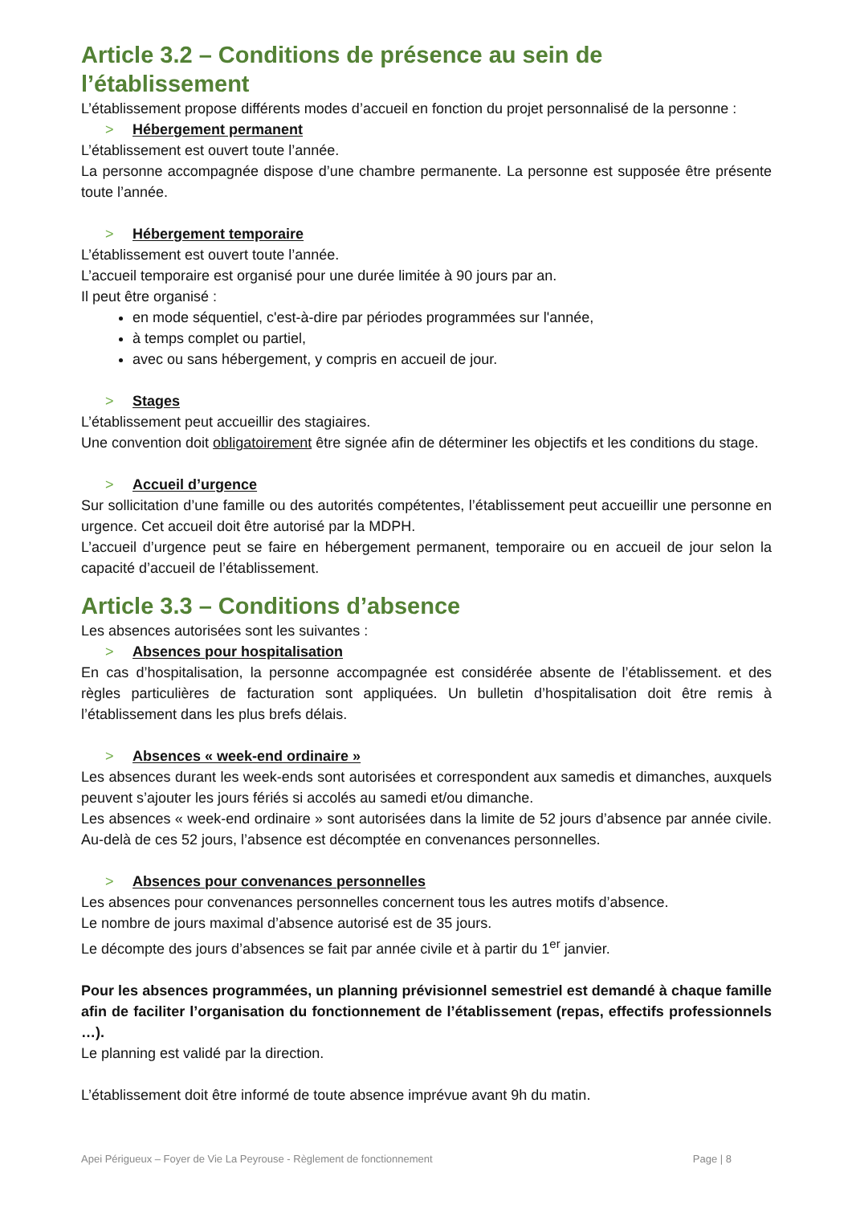Article 3.2 – Conditions de présence au sein de l’établissement
L’établissement propose différents modes d’accueil en fonction du projet personnalisé de la personne :
> Hébergement permanent
L’établissement est ouvert toute l’année.
La personne accompagnée dispose d’une chambre permanente. La personne est supposée être présente toute l’année.
> Hébergement temporaire
L’établissement est ouvert toute l’année.
L’accueil temporaire est organisé pour une durée limitée à 90 jours par an.
Il peut être organisé :
en mode séquentiel, c'est-à-dire par périodes programmées sur l'année,
à temps complet ou partiel,
avec ou sans hébergement, y compris en accueil de jour.
> Stages
L’établissement peut accueillir des stagiaires.
Une convention doit obligatoirement être signée afin de déterminer les objectifs et les conditions du stage.
> Accueil d’urgence
Sur sollicitation d’une famille ou des autorités compétentes, l’établissement peut accueillir une personne en urgence. Cet accueil doit être autorisé par la MDPH.
L’accueil d’urgence peut se faire en hébergement permanent, temporaire ou en accueil de jour selon la capacité d’accueil de l’établissement.
Article 3.3 – Conditions d’absence
Les absences autorisées sont les suivantes :
> Absences pour hospitalisation
En cas d’hospitalisation, la personne accompagnée est considérée absente de l’établissement. et des règles particulières de facturation sont appliquées. Un bulletin d’hospitalisation doit être remis à l’établissement dans les plus brefs délais.
> Absences « week-end ordinaire »
Les absences durant les week-ends sont autorisées et correspondent aux samedis et dimanches, auxquels peuvent s’ajouter les jours fériés si accolés au samedi et/ou dimanche.
Les absences « week-end ordinaire » sont autorisées dans la limite de 52 jours d’absence par année civile. Au-delà de ces 52 jours, l’absence est décomptée en convenances personnelles.
> Absences pour convenances personnelles
Les absences pour convenances personnelles concernent tous les autres motifs d’absence.
Le nombre de jours maximal d’absence autorisé est de 35 jours.
Le décompte des jours d’absences se fait par année civile et à partir du 1<sup>er</sup> janvier.
Pour les absences programmées, un planning prévisionnel semestriel est demandé à chaque famille afin de faciliter l’organisation du fonctionnement de l’établissement (repas, effectifs professionnels …).
Le planning est validé par la direction.
L’établissement doit être informé de toute absence imprévue avant 9h du matin.
Apei Périgueux – Foyer de Vie La Peyrouse - Règlement de fonctionnement Page | 8